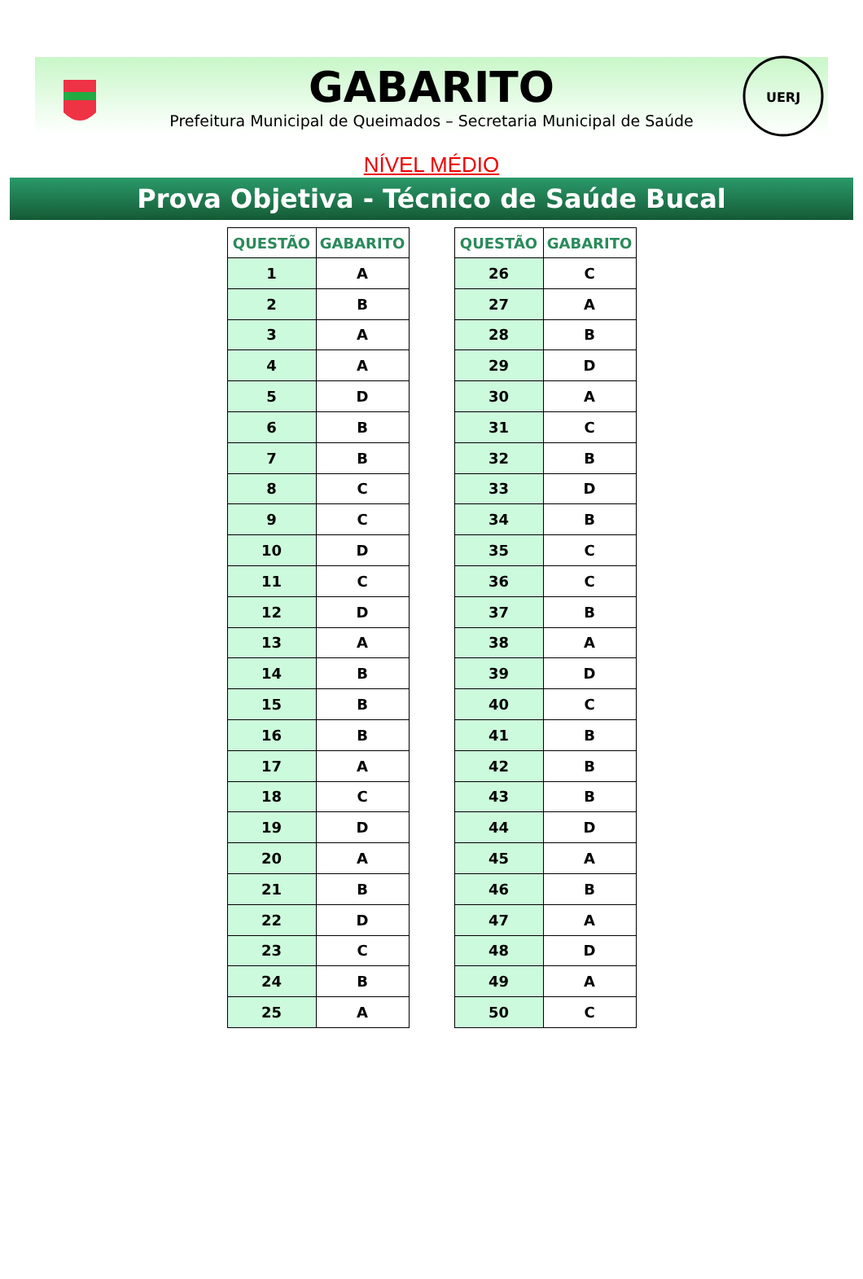GABARITO
Prefeitura Municipal de Queimados – Secretaria Municipal de Saúde
UERJ
NÍVEL MÉDIO
Prova Objetiva - Técnico de Saúde Bucal
| QUESTÃO | GABARITO |
| --- | --- |
| 1 | A |
| 2 | B |
| 3 | A |
| 4 | A |
| 5 | D |
| 6 | B |
| 7 | B |
| 8 | C |
| 9 | C |
| 10 | D |
| 11 | C |
| 12 | D |
| 13 | A |
| 14 | B |
| 15 | B |
| 16 | B |
| 17 | A |
| 18 | C |
| 19 | D |
| 20 | A |
| 21 | B |
| 22 | D |
| 23 | C |
| 24 | B |
| 25 | A |
| QUESTÃO | GABARITO |
| --- | --- |
| 26 | C |
| 27 | A |
| 28 | B |
| 29 | D |
| 30 | A |
| 31 | C |
| 32 | B |
| 33 | D |
| 34 | B |
| 35 | C |
| 36 | C |
| 37 | B |
| 38 | A |
| 39 | D |
| 40 | C |
| 41 | B |
| 42 | B |
| 43 | B |
| 44 | D |
| 45 | A |
| 46 | B |
| 47 | A |
| 48 | D |
| 49 | A |
| 50 | C |